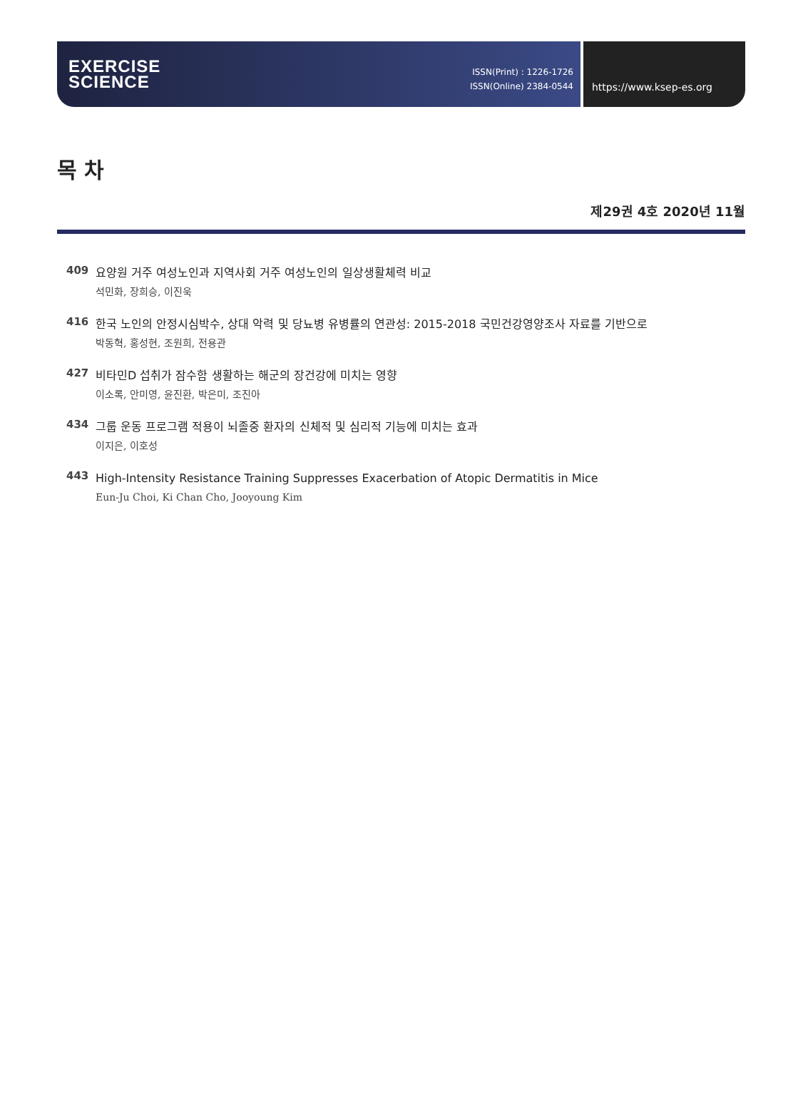EXERCISE
SCIENCE
ISSN(Print) : 1226-1726
ISSN(Online) 2384-0544
https://www.ksep-es.org
목 차
제29권 4호 2020년 11월
409
요양원 거주 여성노인과 지역사회 거주 여성노인의 일상생활체력 비교
석민화, 장희승, 이진욱
416
한국 노인의 안정시심박수, 상대 악력 및 당뇨병 유병률의 연관성: 2015-2018 국민건강영양조사 자료를 기반으로
박동혁, 홍성현, 조원희, 전용관
427
비타민D 섭취가 잠수함 생활하는 해군의 장건강에 미치는 영향
이소록, 안미영, 윤진환, 박은미, 조진아
434
그룹 운동 프로그램 적용이 뇌졸중 환자의 신체적 및 심리적 기능에 미치는 효과
이지은, 이호성
443
High-Intensity Resistance Training Suppresses Exacerbation of Atopic Dermatitis in Mice
Eun-Ju Choi, Ki Chan Cho, Jooyoung Kim